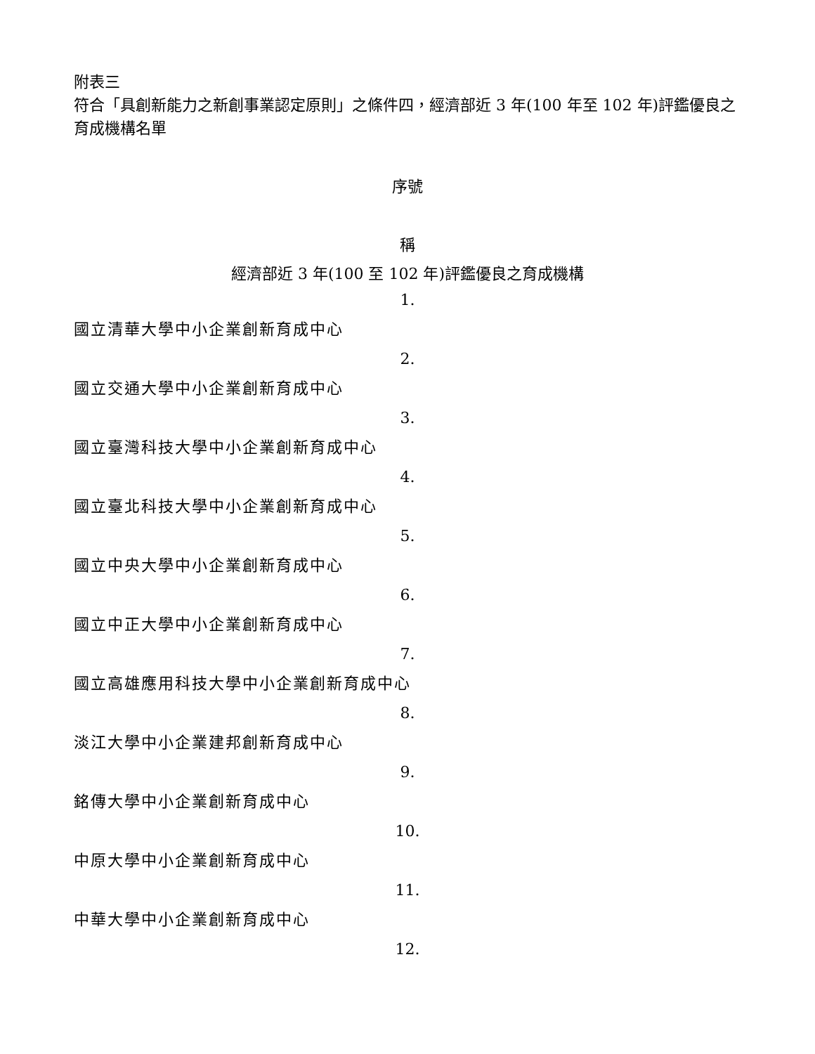附表三
符合「具創新能力之新創事業認定原則」之條件四，經濟部近 3 年(100 年至 102 年)評鑑優良之育成機構名單
序號
稱
經濟部近 3 年(100 至 102 年)評鑑優良之育成機構
1.
國立清華大學中小企業創新育成中心
2.
國立交通大學中小企業創新育成中心
3.
國立臺灣科技大學中小企業創新育成中心
4.
國立臺北科技大學中小企業創新育成中心
5.
國立中央大學中小企業創新育成中心
6.
國立中正大學中小企業創新育成中心
7.
國立高雄應用科技大學中小企業創新育成中心
8.
淡江大學中小企業建邦創新育成中心
9.
銘傳大學中小企業創新育成中心
10.
中原大學中小企業創新育成中心
11.
中華大學中小企業創新育成中心
12.